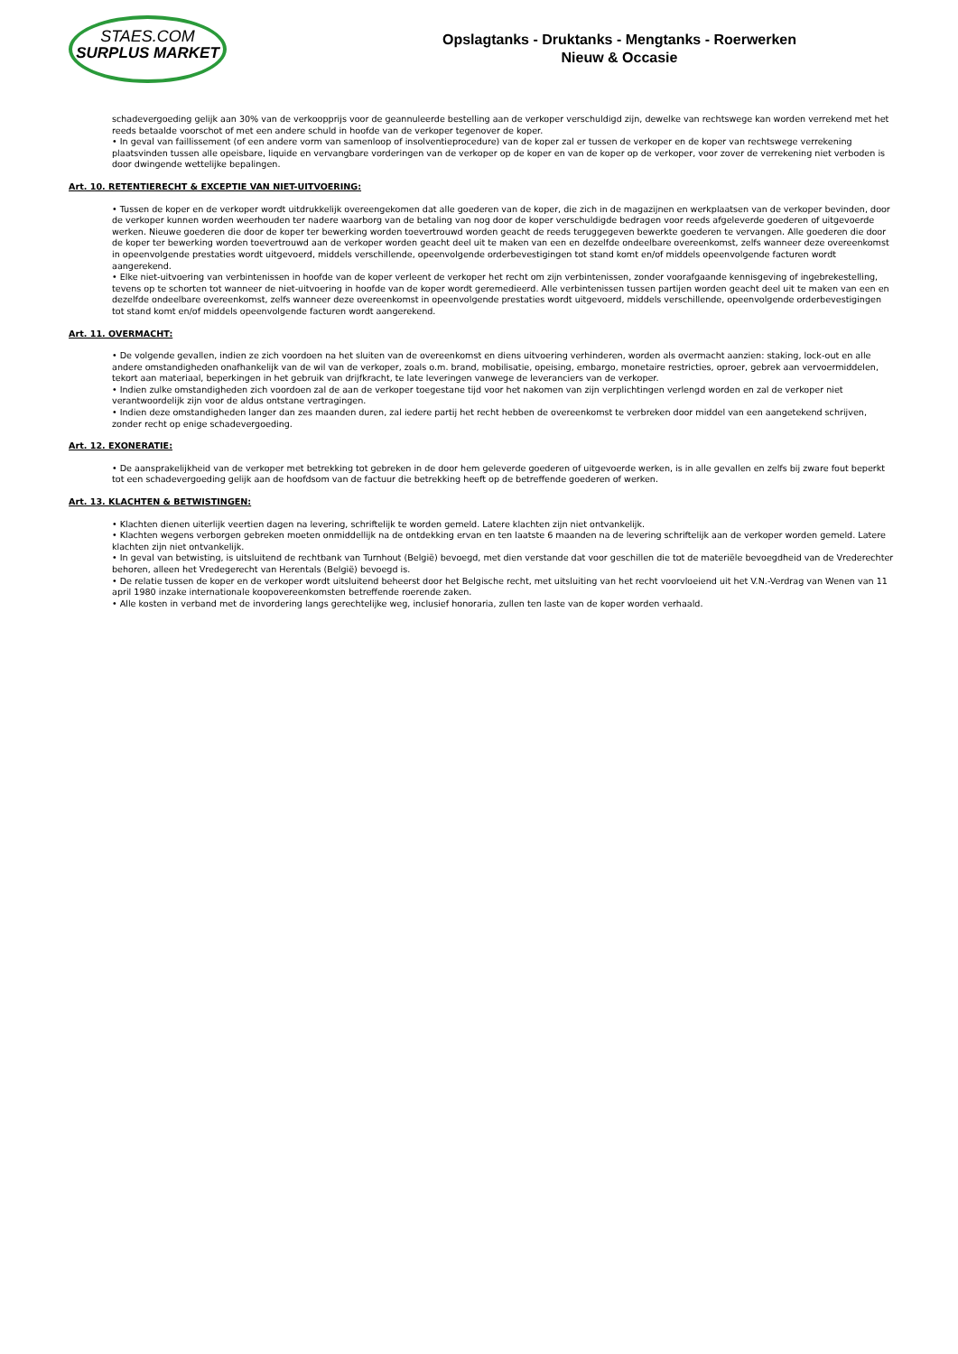STAES.COM
SURPLUS MARKET
Opslagtanks - Druktanks - Mengtanks - Roerwerken
Nieuw & Occasie
schadevergoeding gelijk aan 30% van de verkoopprijs voor de geannuleerde bestelling aan de verkoper verschuldigd zijn, dewelke van rechtswege kan worden verrekend met het reeds betaalde voorschot of met een andere schuld in hoofde van de verkoper tegenover de koper.
• In geval van faillissement (of een andere vorm van samenloop of insolventieprocedure) van de koper zal er tussen de verkoper en de koper van rechtswege verrekening plaatsvinden tussen alle opeisbare, liquide en vervangbare vorderingen van de verkoper op de koper en van de koper op de verkoper, voor zover de verrekening niet verboden is door dwingende wettelijke bepalingen.
Art. 10. RETENTIERECHT & EXCEPTIE VAN NIET-UITVOERING:
• Tussen de koper en de verkoper wordt uitdrukkelijk overeengekomen dat alle goederen van de koper, die zich in de magazijnen en werkplaatsen van de verkoper bevinden, door de verkoper kunnen worden weerhouden ter nadere waarborg van de betaling van nog door de koper verschuldigde bedragen voor reeds afgeleverde goederen of uitgevoerde werken. Nieuwe goederen die door de koper ter bewerking worden toevertrouwd worden geacht de reeds teruggegeven bewerkte goederen te vervangen. Alle goederen die door de koper ter bewerking worden toevertrouwd aan de verkoper worden geacht deel uit te maken van een en dezelfde ondeelbare overeenkomst, zelfs wanneer deze overeenkomst in opeenvolgende prestaties wordt uitgevoerd, middels verschillende, opeenvolgende orderbevestigingen tot stand komt en/of middels opeenvolgende facturen wordt aangerekend.
• Elke niet-uitvoering van verbintenissen in hoofde van de koper verleent de verkoper het recht om zijn verbintenissen, zonder voorafgaande kennisgeving of ingebrekestelling, tevens op te schorten tot wanneer de niet-uitvoering in hoofde van de koper wordt geremedieerd. Alle verbintenissen tussen partijen worden geacht deel uit te maken van een en dezelfde ondeelbare overeenkomst, zelfs wanneer deze overeenkomst in opeenvolgende prestaties wordt uitgevoerd, middels verschillende, opeenvolgende orderbevestigingen tot stand komt en/of middels opeenvolgende facturen wordt aangerekend.
Art. 11. OVERMACHT:
• De volgende gevallen, indien ze zich voordoen na het sluiten van de overeenkomst en diens uitvoering verhinderen, worden als overmacht aanzien: staking, lock-out en alle andere omstandigheden onafhankelijk van de wil van de verkoper, zoals o.m. brand, mobilisatie, opeising, embargo, monetaire restricties, oproer, gebrek aan vervoermiddelen, tekort aan materiaal, beperkingen in het gebruik van drijfkracht, te late leveringen vanwege de leveranciers van de verkoper.
• Indien zulke omstandigheden zich voordoen zal de aan de verkoper toegestane tijd voor het nakomen van zijn verplichtingen verlengd worden en zal de verkoper niet verantwoordelijk zijn voor de aldus ontstane vertragingen.
• Indien deze omstandigheden langer dan zes maanden duren, zal iedere partij het recht hebben de overeenkomst te verbreken door middel van een aangetekend schrijven, zonder recht op enige schadevergoeding.
Art. 12. EXONERATIE:
• De aansprakelijkheid van de verkoper met betrekking tot gebreken in de door hem geleverde goederen of uitgevoerde werken, is in alle gevallen en zelfs bij zware fout beperkt tot een schadevergoeding gelijk aan de hoofdsom van de factuur die betrekking heeft op de betreffende goederen of werken.
Art. 13. KLACHTEN & BETWISTINGEN:
• Klachten dienen uiterlijk veertien dagen na levering, schriftelijk te worden gemeld. Latere klachten zijn niet ontvankelijk.
• Klachten wegens verborgen gebreken moeten onmiddellijk na de ontdekking ervan en ten laatste 6 maanden na de levering schriftelijk aan de verkoper worden gemeld. Latere klachten zijn niet ontvankelijk.
• In geval van betwisting, is uitsluitend de rechtbank van Turnhout (België) bevoegd, met dien verstande dat voor geschillen die tot de materiële bevoegdheid van de Vrederechter behoren, alleen het Vredegerecht van Herentals (België) bevoegd is.
• De relatie tussen de koper en de verkoper wordt uitsluitend beheerst door het Belgische recht, met uitsluiting van het recht voorvloeiend uit het V.N.-Verdrag van Wenen van 11 april 1980 inzake internationale koopovereenkomsten betreffende roerende zaken.
• Alle kosten in verband met de invordering langs gerechtelijke weg, inclusief honoraria, zullen ten laste van de koper worden verhaald.